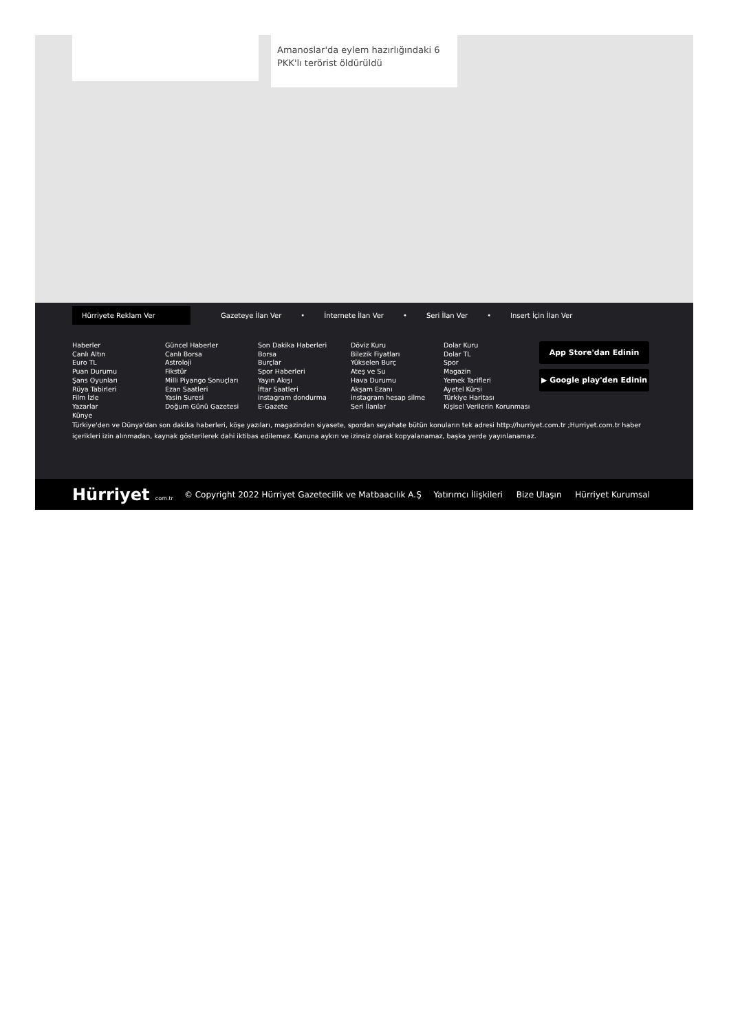Amanoslar'da eylem hazırlığındaki 6 PKK'lı terörist öldürüldü
Hürriyete Reklam Ver
Gazeteye İlan Ver • İnternete İlan Ver • Seri İlan Ver • Insert İçin İlan Ver
Haberler
Canlı Altın
Euro TL
Puan Durumu
Şans Oyunları
Rüya Tabirleri
Film İzle
Yazarlar
Künye
Güncel Haberler
Canlı Borsa
Astroloji
Fikstür
Milli Piyango Sonuçları
Ezan Saatleri
Yasin Suresi
Doğum Günü Gazetesi
Son Dakika Haberleri
Borsa
Burçlar
Spor Haberleri
Yayın Akışı
İftar Saatleri
instagram dondurma
E-Gazete
Döviz Kuru
Bilezik Fiyatları
Yükselen Burç
Ateş ve Su
Hava Durumu
Akşam Ezanı
instagram hesap silme
Seri İlanlar
Dolar Kuru
Dolar TL
Spor
Magazin
Yemek Tarifleri
Ayetel Kürsi
Türkiye Haritası
Kişisel Verilerin Korunması
App Store'dan Edinin
▶ Google play'den Edinin
Türkiye'den ve Dünya'dan son dakika haberleri, köşe yazıları, magazinden siyasete, spordan seyahate bütün konuların tek adresi http://hurriyet.com.tr ;Hurriyet.com.tr haber içerikleri izin alınmadan, kaynak gösterilerek dahi iktibas edilemez. Kanuna aykırı ve izinsiz olarak kopyalanamaz, başka yerde yayınlanamaz.
Hürriyet com.tr
© Copyright 2022 Hürriyet Gazetecilik ve Matbaacılık A.Ş
Yatırımcı İlişkileri Bize Ulaşın Hürriyet Kurumsal